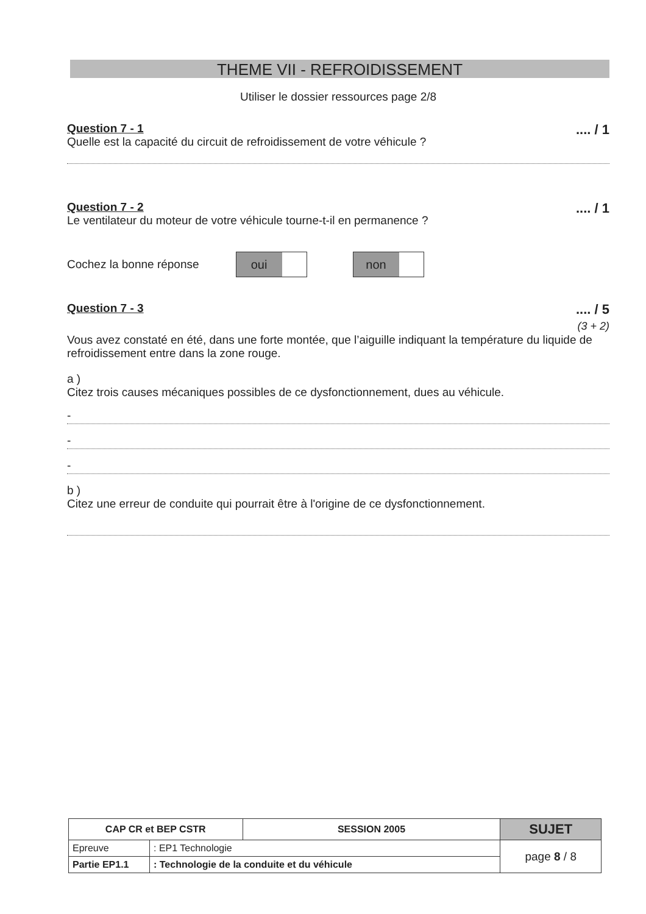THEME VII - REFROIDISSEMENT
Utiliser le dossier ressources page 2/8
Question 7 - 1
Quelle est la capacité du circuit de refroidissement de votre véhicule ?
.... / 1
Question 7 - 2
Le ventilateur du moteur de votre véhicule tourne-t-il en permanence ?
.... / 1
Cochez la bonne réponse oui non
Question 7 - 3
.... / 5
(3 + 2)
Vous avez constaté en été, dans une forte montée, que l’aiguille indiquant la température du liquide de refroidissement entre dans la zone rouge.
a )
Citez trois causes mécaniques possibles de ce dysfonctionnement, dues au véhicule.
-
-
-
b )
Citez une erreur de conduite qui pourrait être à l'origine de ce dysfonctionnement.
| CAP CR et BEP CSTR | | SESSION 2005 | SUJET |
| Epreuve | : EP1 Technologie | | page 8 / 8 |
| Partie EP1.1 | : Technologie de la conduite et du véhicule | | |